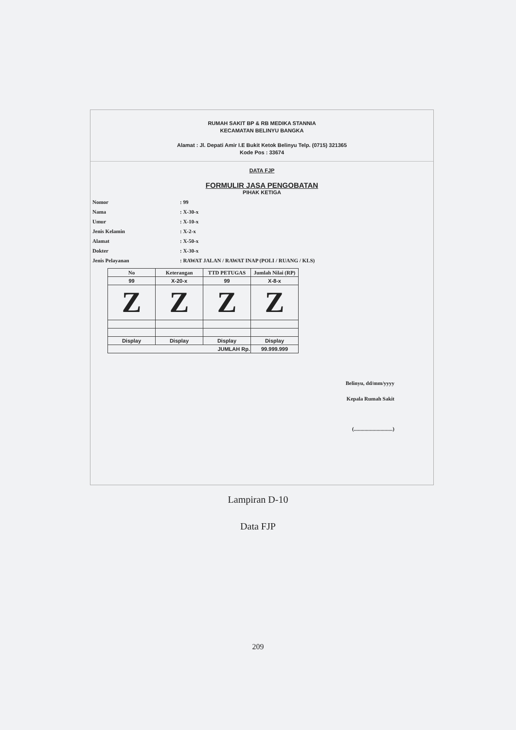RUMAH SAKIT BP & RB MEDIKA STANNIA
KECAMATAN BELINYU BANGKA
Alamat : Jl. Depati Amir I.E Bukit Ketok Belinyu Telp. (0715) 321365
Kode Pos : 33674
DATA FJP
FORMULIR JASA PENGOBATAN
PIHAK KETIGA
Nomor: 99
Nama: X-30-x
Umur: X-10-x
Jenis Kelamin: X-2-x
Alamat: X-50-x
Dokter: X-30-x
Jenis Pelayanan: RAWAT JALAN / RAWAT INAP (POLI / RUANG / KLS)
| No | Keterangan | TTD PETUGAS | Jumlah Nilai (RP) |
| --- | --- | --- | --- |
| 99 | X-20-x | 99 | X-8-x |
| Z | Z | Z | Z |
| Display | Display | Display | Display |
| JUMLAH Rp. | | | 99.999.999 |
Belinyu, dd/mm/yyyy
Kepala Rumah Sakit
(.............................)
Lampiran D-10
Data FJP
209